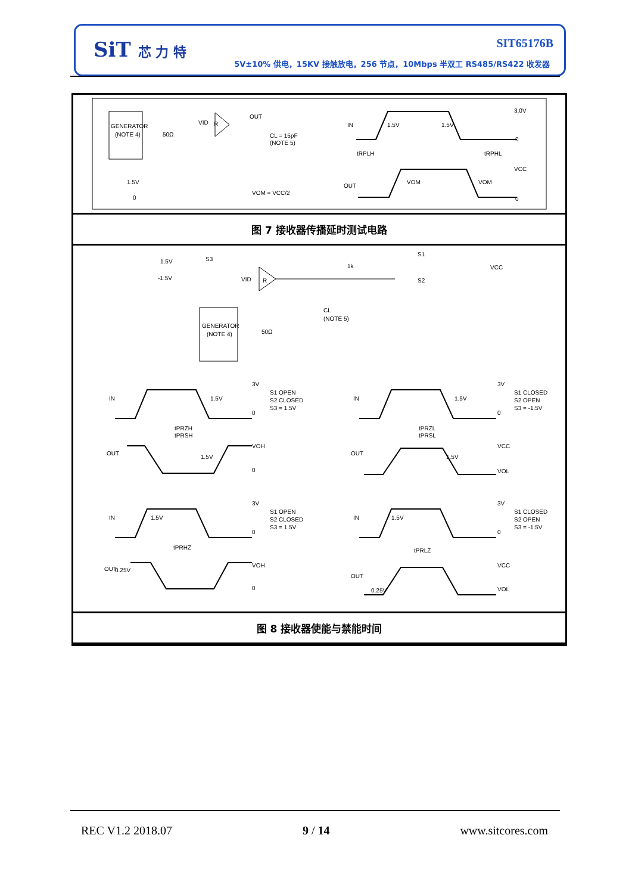SiT 芯 力 特 SIT65176B
5V±10% 供电，15KV 接触放电，256 节点，10Mbps 半双工 RS485/RS422 收发器
GENERATOR
(NOTE 4)
50Ω
VID
R
OUT
CL = 15pF
(NOTE 5)
1.5V
0
VOM = VCC/2
IN
1.5V
1.5V
3.0V
0
tRPLH
tRPHL
VCC
OUT
VOM
VOM
0
图 7 接收器传播延时测试电路
1.5V
-1.5V
S3
VID
R
1k
S1
S2
VCC
CL
(NOTE 5)
GENERATOR
(NOTE 4)
50Ω
IN
1.5V
3V
0
S1 OPEN
S2 CLOSED
S3 = 1.5V
tPRZH
tPRSH
OUT
1.5V
VOH
0
IN
1.5V
3V
0
S1 CLOSED
S2 OPEN
S3 = -1.5V
tPRZL
tPRSL
OUT
1.5V
VCC
VOL
IN
1.5V
3V
0
S1 OPEN
S2 CLOSED
S3 = 1.5V
tPRHZ
OUT
0.25V
VOH
0
IN
1.5V
3V
0
S1 CLOSED
S2 OPEN
S3 = -1.5V
tPRLZ
OUT
0.25V
VCC
VOL
图 8 接收器使能与禁能时间
REC V1.2 2018.07 9 / 14 www.sitcores.com